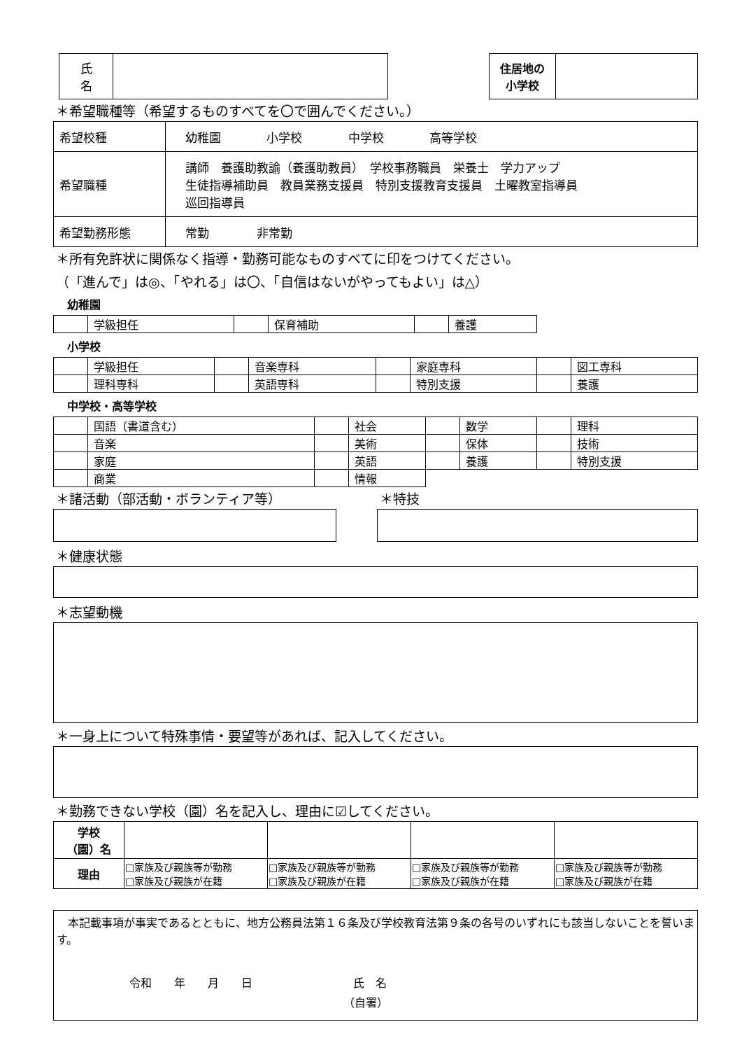| 氏 名 | |
| 住居地の 小学校 | |
＊希望職種等（希望するものすべてを〇で囲んでください。）
| 希望校種 | 幼稚園 小学校 中学校 高等学校 |
| 希望職種 | 講師 養護助教諭（養護助教員） 学校事務職員 栄養士 学力アップ 生徒指導補助員 教員業務支援員 特別支援教育支援員 土曜教室指導員 巡回指導員 |
| 希望勤務形態 | 常勤 非常勤 |
＊所有免許状に関係なく指導・勤務可能なものすべてに印をつけてください。
（「進んで」は◎、「やれる」は〇、「自信はないがやってもよい」は△）
幼稚園
| | 学級担任 | | 保育補助 | | 養護 |
小学校
| | 学級担任 | | 音楽専科 | | 家庭専科 | | 図工専科 |
| | 理科専科 | | 英語専科 | | 特別支援 | | 養護 |
中学校・高等学校
| | 国語（書道含む） | | 社会 | | 数学 | | 理科 |
| | 音楽 | | 美術 | | 保体 | | 技術 |
| | 家庭 | | 英語 | | 養護 | | 特別支援 |
| | 商業 | | 情報 | | | | |
＊諸活動（部活動・ボランティア等） ＊特技
＊健康状態
＊志望動機
＊一身上について特殊事情・要望等があれば、記入してください。
＊勤務できない学校（園）名を記入し、理由に☑してください。
| 学校 （園）名 | | | | |
| 理由 | □家族及び親族等が勤務 □家族及び親族が在籍 | □家族及び親族等が勤務 □家族及び親族が在籍 | □家族及び親族等が勤務 □家族及び親族が在籍 | □家族及び親族等が勤務 □家族及び親族が在籍 |
　本記載事項が事実であるとともに、地方公務員法第１６条及び学校教育法第９条の各号のいずれにも該当しないことを誓います。
令和　　年　　月　　日　　　　　　　　　氏　名
（自署）